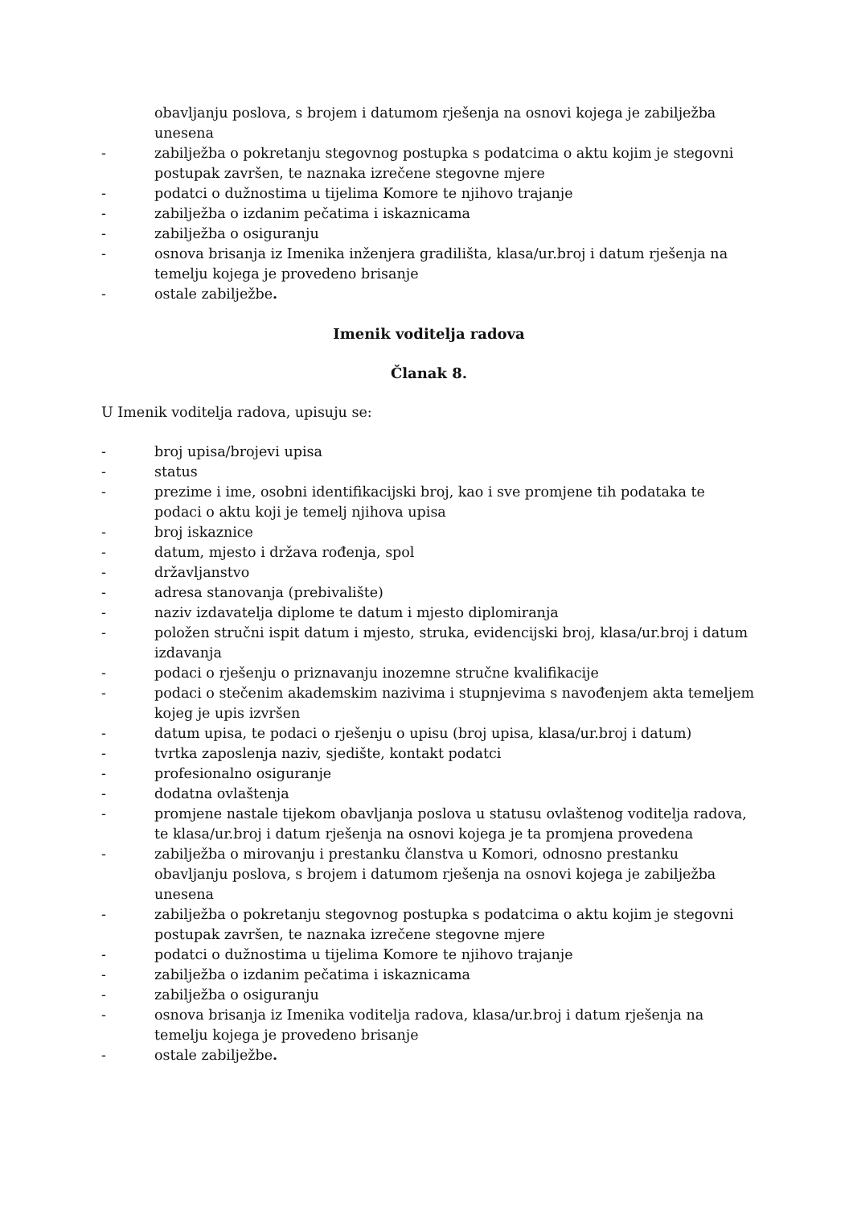obavljanju poslova, s brojem i datumom rješenja na osnovi kojega je zabilježba unesena
- zabilježba o pokretanju stegovnog postupka s podatcima o aktu kojim je stegovni postupak završen, te naznaka izrečene stegovne mjere
- podatci o dužnostima u tijelima Komore te njihovo trajanje
- zabilježba o izdanim pečatima i iskaznicama
- zabilježba o osiguranju
- osnova brisanja iz Imenika inženjera gradilišta, klasa/ur.broj i datum rješenja na temelju kojega je provedeno brisanje
- ostale zabilježbe.
Imenik voditelja radova
Članak 8.
U Imenik voditelja radova, upisuju se:
- broj upisa/brojevi upisa
- status
- prezime i ime, osobni identifikacijski broj, kao i sve promjene tih podataka te podaci o aktu koji je temelj njihova upisa
- broj iskaznice
- datum, mjesto i država rođenja, spol
- državljanstvo
- adresa stanovanja (prebivalište)
- naziv izdavatelja diplome te datum i mjesto diplomiranja
- položen stručni ispit datum i mjesto, struka, evidencijski broj, klasa/ur.broj i datum izdavanja
- podaci o rješenju o priznavanju inozemne stručne kvalifikacije
- podaci o stečenim akademskim nazivima i stupnjevima s navođenjem akta temeljem kojeg je upis izvršen
- datum upisa, te podaci o rješenju o upisu (broj upisa, klasa/ur.broj i datum)
- tvrtka zaposlenja naziv, sjedište, kontakt podatci
- profesionalno osiguranje
- dodatna ovlaštenja
- promjene nastale tijekom obavljanja poslova u statusu ovlaštenog voditelja radova, te klasa/ur.broj i datum rješenja na osnovi kojega je ta promjena provedena
- zabilježba o mirovanju i prestanku članstva u Komori, odnosno prestanku obavljanju poslova, s brojem i datumom rješenja na osnovi kojega je zabilježba unesena
- zabilježba o pokretanju stegovnog postupka s podatcima o aktu kojim je stegovni postupak završen, te naznaka izrečene stegovne mjere
- podatci o dužnostima u tijelima Komore te njihovo trajanje
- zabilježba o izdanim pečatima i iskaznicama
- zabilježba o osiguranju
- osnova brisanja iz Imenika voditelja radova, klasa/ur.broj i datum rješenja na temelju kojega je provedeno brisanje
- ostale zabilježbe.